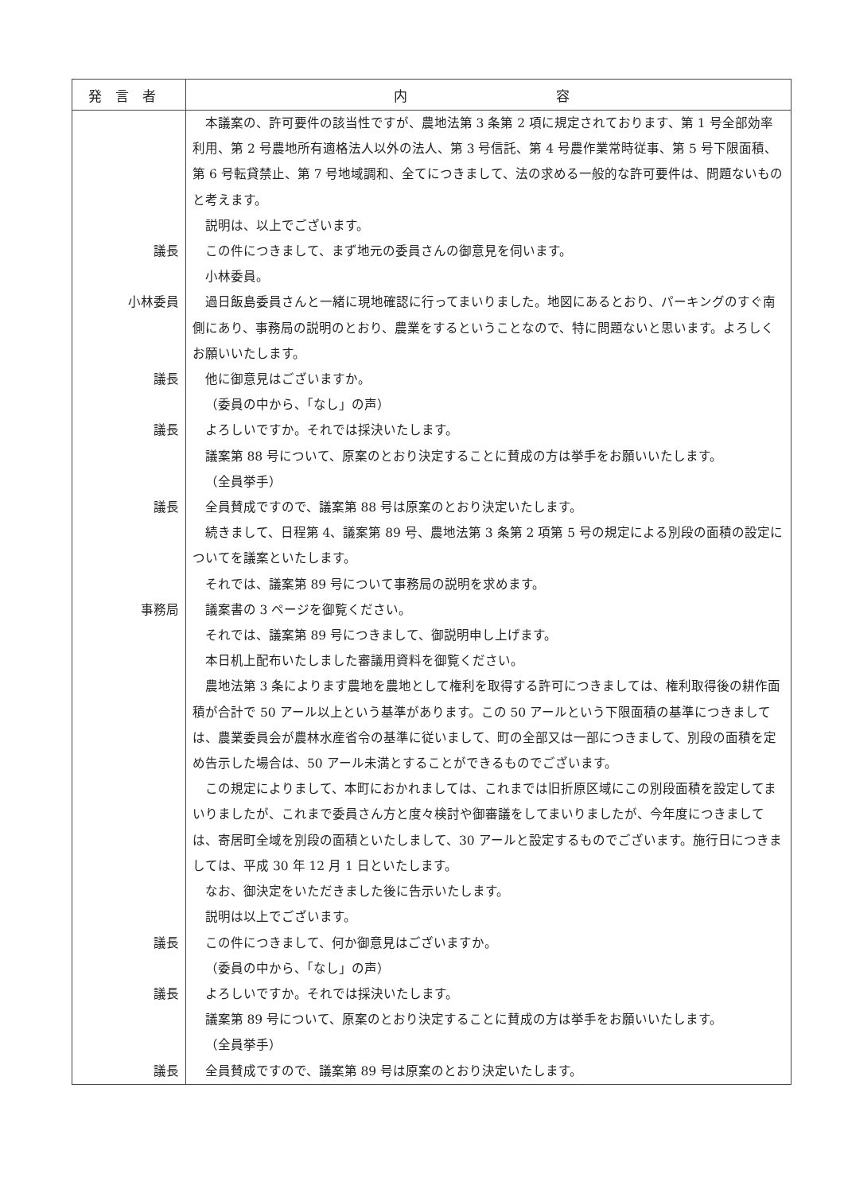| 発言者 | 内 容 |
| --- | --- |
| | 本議案の、許可要件の該当性ですが、農地法第 3 条第 2 項に規定されております、第 1 号全部効率利用、第 2 号農地所有適格法人以外の法人、第 3 号信託、第 4 号農作業常時従事、第 5 号下限面積、第 6 号転貸禁止、第 7 号地域調和、全てにつきまして、法の求める一般的な許可要件は、問題ないものと考えます。 説明は、以上でございます。 |
| 議長 | この件につきまして、まず地元の委員さんの御意見を伺います。 小林委員。 |
| 小林委員 | 過日飯島委員さんと一緒に現地確認に行ってまいりました。地図にあるとおり、パーキングのすぐ南側にあり、事務局の説明のとおり、農業をするということなので、特に問題ないと思います。よろしくお願いいたします。 |
| 議長 | 他に御意見はございますか。 （委員の中から、「なし」の声） |
| 議長 | よろしいですか。それでは採決いたします。 議案第 88 号について、原案のとおり決定することに賛成の方は挙手をお願いいたします。 （全員挙手） |
| 議長 | 全員賛成ですので、議案第 88 号は原案のとおり決定いたします。 続きまして、日程第 4、議案第 89 号、農地法第 3 条第 2 項第 5 号の規定による別段の面積の設定についてを議案といたします。 それでは、議案第 89 号について事務局の説明を求めます。 |
| 事務局 | 議案書の 3 ページを御覧ください。 それでは、議案第 89 号につきまして、御説明申し上げます。 本日机上配布いたしました審議用資料を御覧ください。 農地法第 3 条によります農地を農地として権利を取得する許可につきましては、権利取得後の耕作面積が合計で 50 アール以上という基準があります。この 50 アールという下限面積の基準につきましては、農業委員会が農林水産省令の基準に従いまして、町の全部又は一部につきまして、別段の面積を定め告示した場合は、50 アール未満とすることができるものでございます。 この規定によりまして、本町におかれましては、これまでは旧折原区域にこの別段面積を設定してまいりましたが、これまで委員さん方と度々検討や御審議をしてまいりましたが、今年度につきましては、寄居町全域を別段の面積といたしまして、30 アールと設定するものでございます。施行日につきましては、平成 30 年 12 月 1 日といたします。 なお、御決定をいただきました後に告示いたします。 説明は以上でございます。 |
| 議長 | この件につきまして、何か御意見はございますか。 （委員の中から、「なし」の声） |
| 議長 | よろしいですか。それでは採決いたします。 議案第 89 号について、原案のとおり決定することに賛成の方は挙手をお願いいたします。 （全員挙手） |
| 議長 | 全員賛成ですので、議案第 89 号は原案のとおり決定いたします。 |